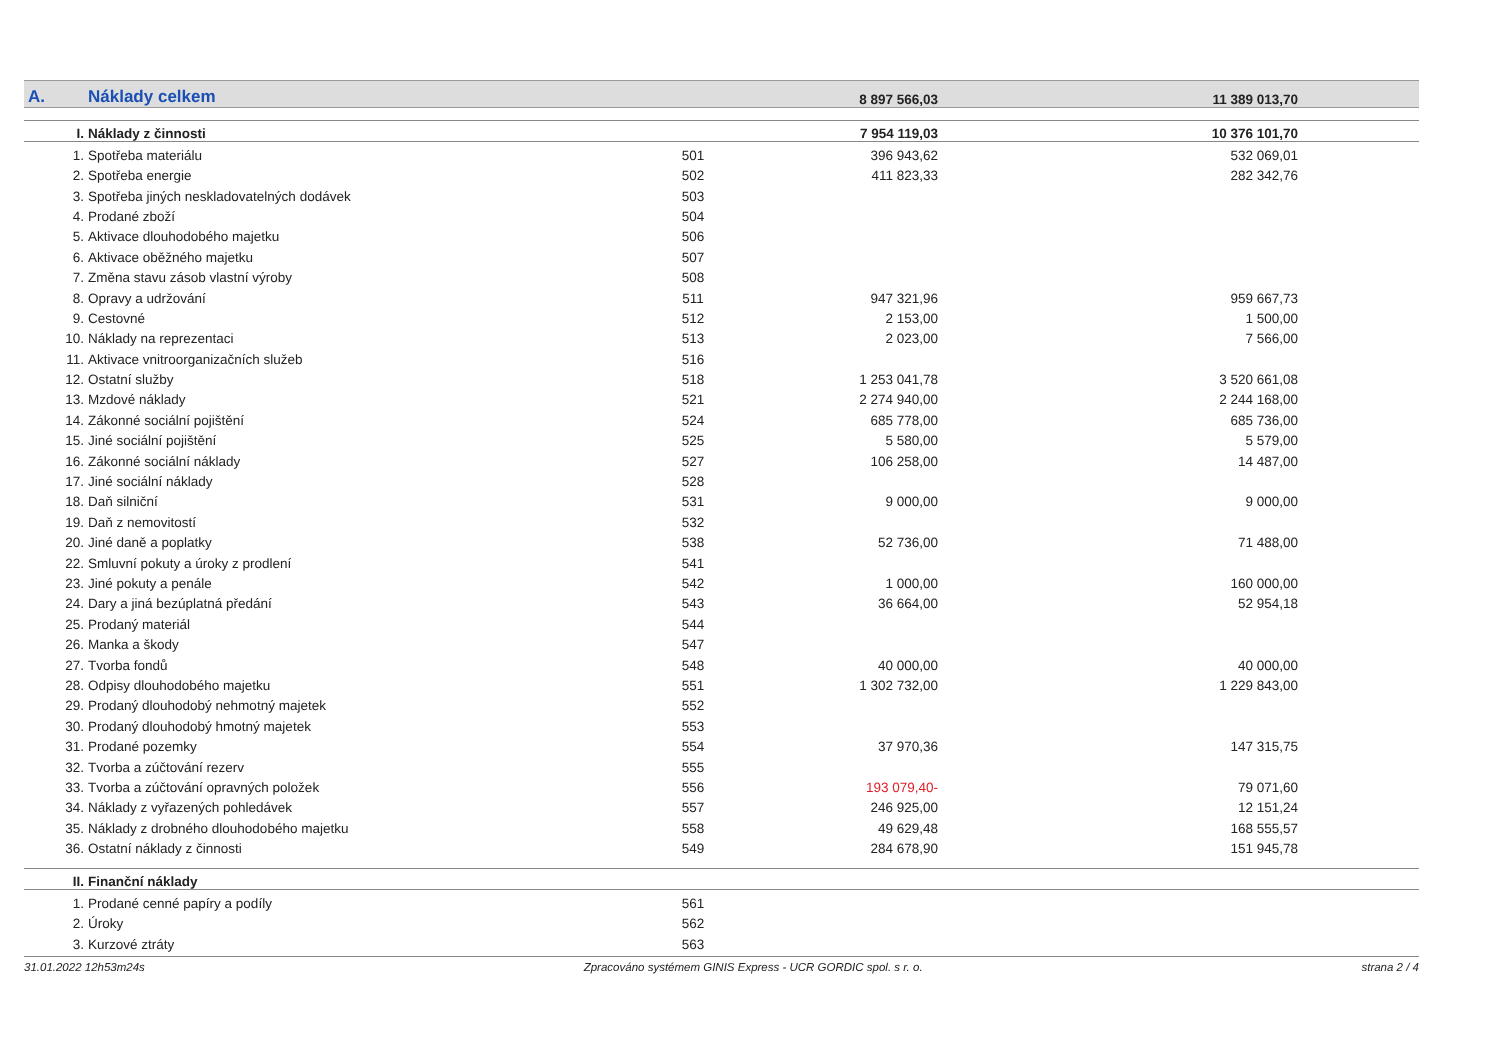| A. | Náklady celkem | | 8 897 566,03 | 11 389 013,70 | |
| I. | Náklady z činnosti | | 7 954 119,03 | 10 376 101,70 | |
| 1. | Spotřeba materiálu | 501 | 396 943,62 | 532 069,01 | |
| 2. | Spotřeba energie | 502 | 411 823,33 | 282 342,76 | |
| 3. | Spotřeba jiných neskladovatelných dodávek | 503 | | | |
| 4. | Prodané zboží | 504 | | | |
| 5. | Aktivace dlouhodobého majetku | 506 | | | |
| 6. | Aktivace oběžného majetku | 507 | | | |
| 7. | Změna stavu zásob vlastní výroby | 508 | | | |
| 8. | Opravy a udržování | 511 | 947 321,96 | 959 667,73 | |
| 9. | Cestovné | 512 | 2 153,00 | 1 500,00 | |
| 10. | Náklady na reprezentaci | 513 | 2 023,00 | 7 566,00 | |
| 11. | Aktivace vnitroorganizačních služeb | 516 | | | |
| 12. | Ostatní služby | 518 | 1 253 041,78 | 3 520 661,08 | |
| 13. | Mzdové náklady | 521 | 2 274 940,00 | 2 244 168,00 | |
| 14. | Zákonné sociální pojištění | 524 | 685 778,00 | 685 736,00 | |
| 15. | Jiné sociální pojištění | 525 | 5 580,00 | 5 579,00 | |
| 16. | Zákonné sociální náklady | 527 | 106 258,00 | 14 487,00 | |
| 17. | Jiné sociální náklady | 528 | | | |
| 18. | Daň silniční | 531 | 9 000,00 | 9 000,00 | |
| 19. | Daň z nemovitostí | 532 | | | |
| 20. | Jiné daně a poplatky | 538 | 52 736,00 | 71 488,00 | |
| 22. | Smluvní pokuty a úroky z prodlení | 541 | | | |
| 23. | Jiné pokuty a penále | 542 | 1 000,00 | 160 000,00 | |
| 24. | Dary a jiná bezúplatná předání | 543 | 36 664,00 | 52 954,18 | |
| 25. | Prodaný materiál | 544 | | | |
| 26. | Manka a škody | 547 | | | |
| 27. | Tvorba fondů | 548 | 40 000,00 | 40 000,00 | |
| 28. | Odpisy dlouhodobého majetku | 551 | 1 302 732,00 | 1 229 843,00 | |
| 29. | Prodaný dlouhodobý nehmotný majetek | 552 | | | |
| 30. | Prodaný dlouhodobý hmotný majetek | 553 | | | |
| 31. | Prodané pozemky | 554 | 37 970,36 | 147 315,75 | |
| 32. | Tvorba a zúčtování rezerv | 555 | | | |
| 33. | Tvorba a zúčtování opravných položek | 556 | 193 079,40- | 79 071,60 | |
| 34. | Náklady z vyřazených pohledávek | 557 | 246 925,00 | 12 151,24 | |
| 35. | Náklady z drobného dlouhodobého majetku | 558 | 49 629,48 | 168 555,57 | |
| 36. | Ostatní náklady z činnosti | 549 | 284 678,90 | 151 945,78 | |
| II. | Finanční náklady | | | | |
| 1. | Prodané cenné papíry a podíly | 561 | | | |
| 2. | Úroky | 562 | | | |
| 3. | Kurzové ztráty | 563 | | | |
31.01.2022 12h53m24s Zpracováno systémem GINIS Express - UCR GORDIC spol. s r. o. strana 2 / 4